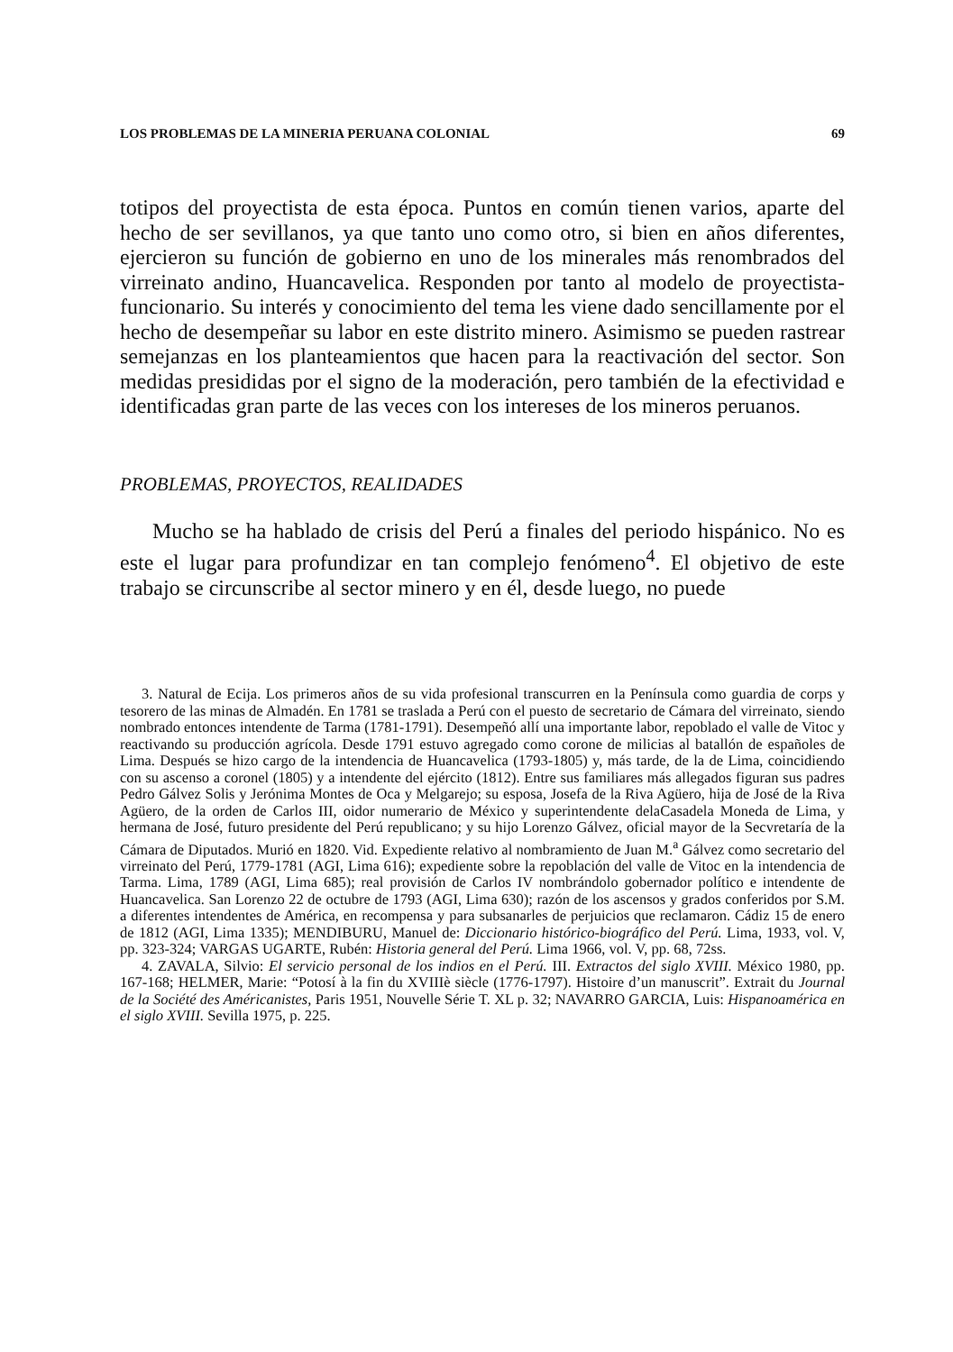LOS PROBLEMAS DE LA MINERIA PERUANA COLONIAL 69
totipos del proyectista de esta época. Puntos en común tienen varios, aparte del hecho de ser sevillanos, ya que tanto uno como otro, si bien en años diferentes, ejercieron su función de gobierno en uno de los minerales más renombrados del virreinato andino, Huancavelica. Responden por tanto al modelo de proyectista-funcionario. Su interés y conocimiento del tema les viene dado sencillamente por el hecho de desempeñar su labor en este distrito minero. Asimismo se pueden rastrear semejanzas en los planteamientos que hacen para la reactivación del sector. Son medidas presididas por el signo de la moderación, pero también de la efectividad e identificadas gran parte de las veces con los intereses de los mineros peruanos.
PROBLEMAS, PROYECTOS, REALIDADES
Mucho se ha hablado de crisis del Perú a finales del periodo hispánico. No es este el lugar para profundizar en tan complejo fenómeno<sup>4</sup>. El objetivo de este trabajo se circunscribe al sector minero y en él, desde luego, no puede
3. Natural de Ecija. Los primeros años de su vida profesional transcurren en la Península como guardia de corps y tesorero de las minas de Almadén. En 1781 se traslada a Perú con el puesto de secretario de Cámara del virreinato, siendo nombrado entonces intendente de Tarma (1781-1791). Desempeñó allí una importante labor, repoblado el valle de Vitoc y reactivando su producción agrícola. Desde 1791 estuvo agregado como corone de milicias al batallón de españoles de Lima. Después se hizo cargo de la intendencia de Huancavelica (1793-1805) y, más tarde, de la de Lima, coincidiendo con su ascenso a coronel (1805) y a intendente del ejército (1812). Entre sus familiares más allegados figuran sus padres Pedro Gálvez Solis y Jerónima Montes de Oca y Melgarejo; su esposa, Josefa de la Riva Agüero, hija de José de la Riva Agüero, de la orden de Carlos III, oidor numerario de México y superintendente delaCasadela Moneda de Lima, y hermana de José, futuro presidente del Perú republicano; y su hijo Lorenzo Gálvez, oficial mayor de la Secvretaría de la Cámara de Diputados. Murió en 1820. Vid. Expediente relativo al nombramiento de Juan M.<sup>a</sup> Gálvez como secretario del virreinato del Perú, 1779-1781 (AGI, Lima 616); expediente sobre la repoblación del valle de Vitoc en la intendencia de Tarma. Lima, 1789 (AGI, Lima 685); real provisión de Carlos IV nombrándolo gobernador político e intendente de Huancavelica. San Lorenzo 22 de octubre de 1793 (AGI, Lima 630); razón de los ascensos y grados conferidos por S.M. a diferentes intendentes de América, en recompensa y para subsanarles de perjuicios que reclamaron. Cádiz 15 de enero de 1812 (AGI, Lima 1335); MENDIBURU, Manuel de: Diccionario histórico-biográfico del Perú. Lima, 1933, vol. V, pp. 323-324; VARGAS UGARTE, Rubén: Historia general del Perú. Lima 1966, vol. V, pp. 68, 72ss.
4. ZAVALA, Silvio: El servicio personal de los indios en el Perú. III. Extractos del siglo XVIII. México 1980, pp. 167-168; HELMER, Marie: “Potosí à la fin du XVIIIè siècle (1776-1797). Histoire d’un manuscrit”. Extrait du Journal de la Société des Américanistes, Paris 1951, Nouvelle Série T. XL p. 32; NAVARRO GARCIA, Luis: Hispanoamérica en el siglo XVIII. Sevilla 1975, p. 225.